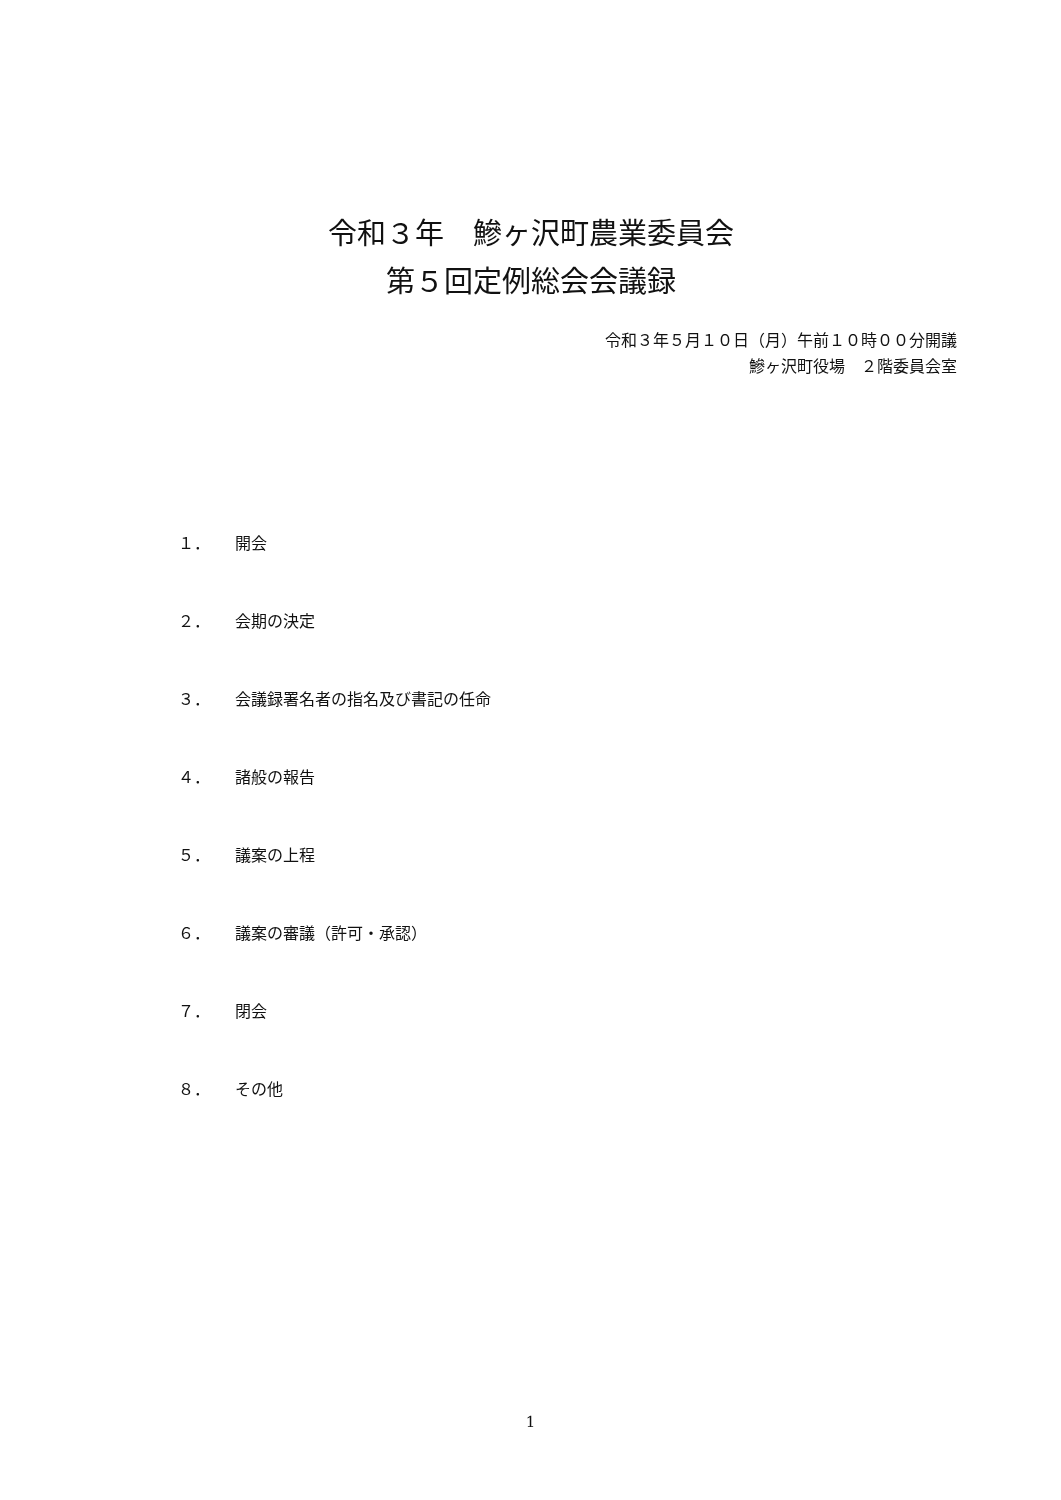令和３年　鰺ヶ沢町農業委員会
第５回定例総会会議録
令和３年５月１０日（月）午前１０時００分開議
鰺ヶ沢町役場　２階委員会室
１． 開会
２． 会期の決定
３． 会議録署名者の指名及び書記の任命
４． 諸般の報告
５． 議案の上程
６． 議案の審議（許可・承認）
７． 閉会
８． その他
1